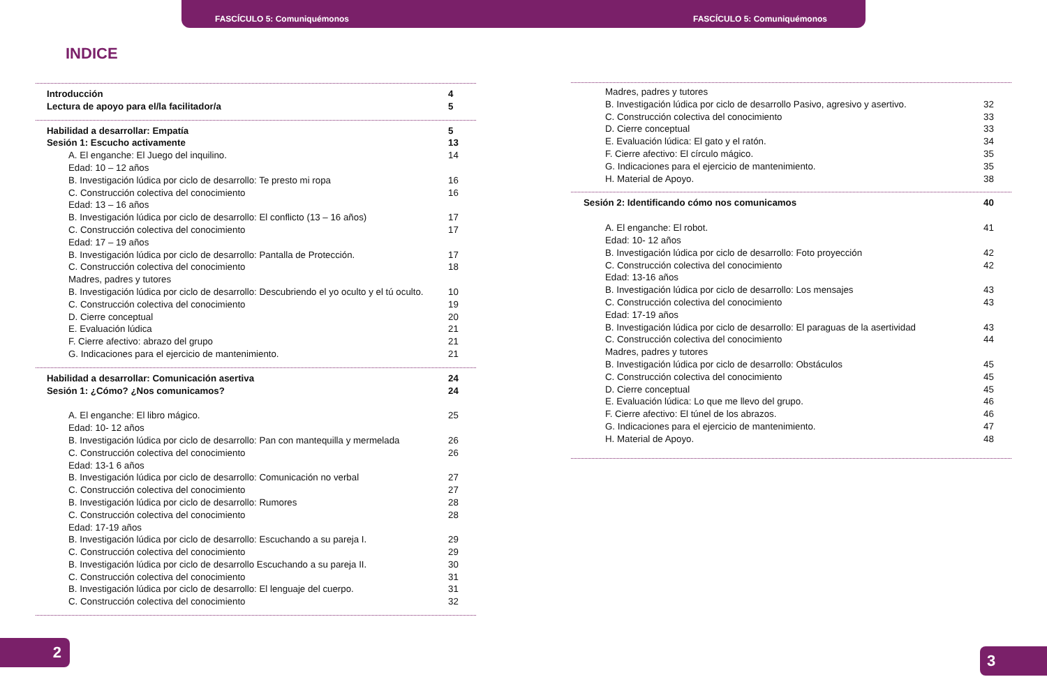FASCÍCULO 5: Comuniquémonos FASCÍCULO 5: Comuniquémonos
INDICE
Introducción 4
Lectura de apoyo para el/la facilitador/a 5
Habilidad a desarrollar: Empatía 5
Sesión 1: Escucho activamente 13
A. El enganche: El Juego del inquilino. 14
Edad: 10 – 12 años
B. Investigación lúdica por ciclo de desarrollo: Te presto mi ropa 16
C. Construcción colectiva del conocimiento 16
Edad: 13 – 16 años
B. Investigación lúdica por ciclo de desarrollo: El conflicto (13 – 16 años) 17
C. Construcción colectiva del conocimiento 17
Edad: 17 – 19 años
B. Investigación lúdica por ciclo de desarrollo: Pantalla de Protección. 17
C. Construcción colectiva del conocimiento 18
Madres, padres y tutores
B. Investigación lúdica por ciclo de desarrollo: Descubriendo el yo oculto y el tú oculto. 10
C. Construcción colectiva del conocimiento 19
D. Cierre conceptual 20
E. Evaluación lúdica 21
F. Cierre afectivo: abrazo del grupo 21
G. Indicaciones para el ejercicio de mantenimiento. 21
Habilidad a desarrollar: Comunicación asertiva 24
Sesión 1: ¿Cómo? ¿Nos comunicamos? 24
A. El enganche: El libro mágico. 25
Edad: 10- 12 años
B. Investigación lúdica por ciclo de desarrollo: Pan con mantequilla y mermelada 26
C. Construcción colectiva del conocimiento 26
Edad: 13-1 6 años
B. Investigación lúdica por ciclo de desarrollo: Comunicación no verbal 27
C. Construcción colectiva del conocimiento 27
B. Investigación lúdica por ciclo de desarrollo: Rumores 28
C. Construcción colectiva del conocimiento 28
Edad: 17-19 años
B. Investigación lúdica por ciclo de desarrollo: Escuchando a su pareja I. 29
C. Construcción colectiva del conocimiento 29
B. Investigación lúdica por ciclo de desarrollo Escuchando a su pareja II. 30
C. Construcción colectiva del conocimiento 31
B. Investigación lúdica por ciclo de desarrollo: El lenguaje del cuerpo. 31
C. Construcción colectiva del conocimiento 32
Madres, padres y tutores
B. Investigación lúdica por ciclo de desarrollo Pasivo, agresivo y asertivo. 32
C. Construcción colectiva del conocimiento 33
D. Cierre conceptual 33
E. Evaluación lúdica: El gato y el ratón. 34
F. Cierre afectivo: El círculo mágico. 35
G. Indicaciones para el ejercicio de mantenimiento. 35
H. Material de Apoyo. 38
Sesión 2: Identificando cómo nos comunicamos 40
A. El enganche: El robot. 41
Edad: 10- 12 años
B. Investigación lúdica por ciclo de desarrollo: Foto proyección 42
C. Construcción colectiva del conocimiento 42
Edad: 13-16 años
B. Investigación lúdica por ciclo de desarrollo: Los mensajes 43
C. Construcción colectiva del conocimiento 43
Edad: 17-19 años
B. Investigación lúdica por ciclo de desarrollo: El paraguas de la asertividad 43
C. Construcción colectiva del conocimiento 44
Madres, padres y tutores
B. Investigación lúdica por ciclo de desarrollo: Obstáculos 45
C. Construcción colectiva del conocimiento 45
D. Cierre conceptual 45
E. Evaluación lúdica: Lo que me llevo del grupo. 46
F. Cierre afectivo: El túnel de los abrazos. 46
G. Indicaciones para el ejercicio de mantenimiento. 47
H. Material de Apoyo. 48
2 3